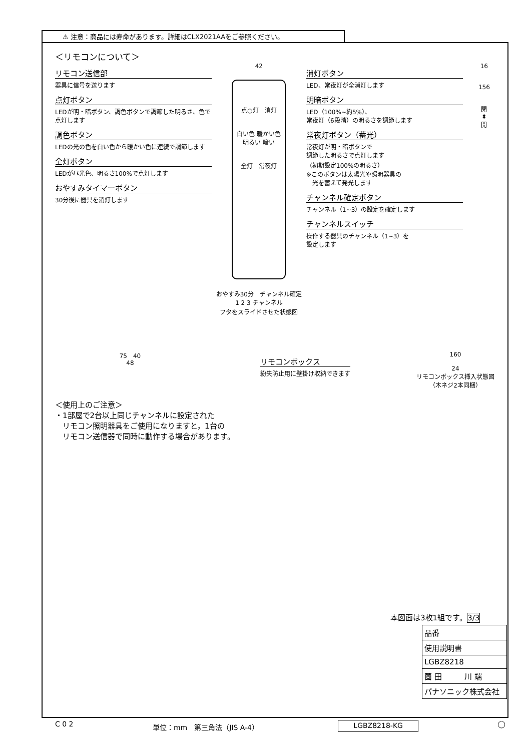⚠ 注意：商品には寿命があります。詳細はCLX2021AAをご参照ください。
＜リモコンについて＞
リモコン送信部
器具に信号を送ります
点灯ボタン
LEDが明・暗ボタン、調色ボタンで調節した明るさ、色で点灯します
調色ボタン
LEDの光の色を白い色から暖かい色に連続で調節します
全灯ボタン
LEDが昼光色、明るさ100%で点灯します
おやすみタイマーボタン
30分後に器具を消灯します
42
点○灯　消灯
白い色 暖かい色　明るい 暗い
全灯　常夜灯
おやすみ30分　チャンネル確定
1 2 3 チャンネル
フタをスライドさせた状態図
消灯ボタン
LED、常夜灯が全消灯します
明暗ボタン
LED（100%~約5%）、
常夜灯（6段階）の明るさを調節します
常夜灯ボタン（蓄光）
常夜灯が明・暗ボタンで
調節した明るさで点灯します
（初期設定100%の明るさ）
※このボタンは太陽光や照明器具の
　光を蓄えて発光します
チャンネル確定ボタン
チャンネル（1~3）の設定を確定します
チャンネルスイッチ
操作する器具のチャンネル（1~3）を
設定します
16
156
閉
⬍
開
75　40
48
リモコンボックス
紛失防止用に壁掛け収納できます
160
24
リモコンボックス挿入状態図
（木ネジ2本同梱）
＜使用上のご注意＞
・1部屋で2台以上同じチャンネルに設定された
　リモコン照明器具をご使用になりますと，1台の
　リモコン送信器で同時に動作する場合があります。
本図面は3枚1組です。3/3
品番
使用説明書
LGBZ8218
薗 田　　　川 端
パナソニック株式会社
C 0 2 単位：mm　第三角法（JIS A-4） LGBZ8218-KG ◯